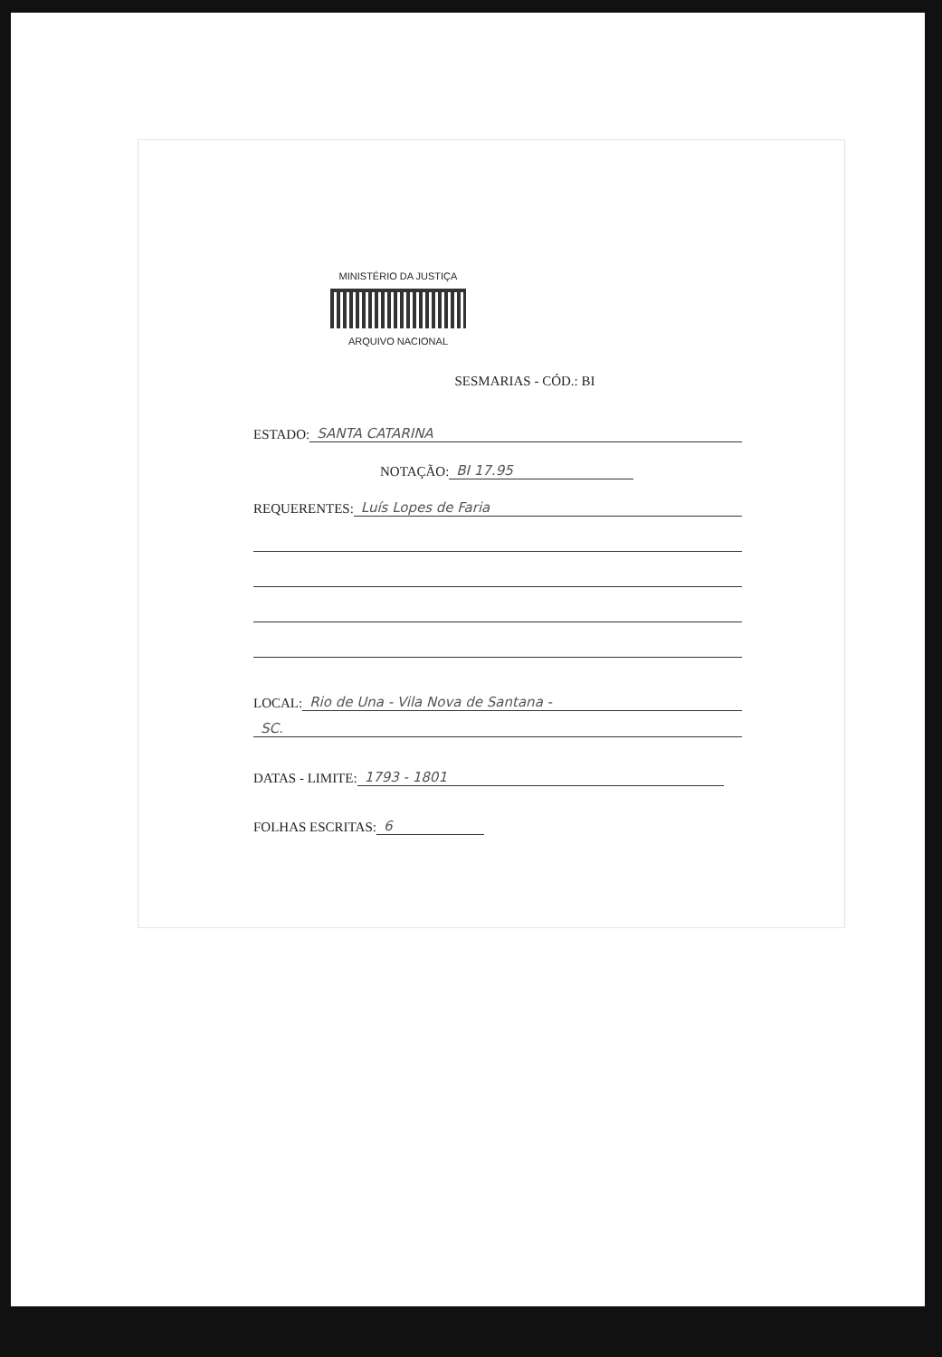MINISTÉRIO DA JUSTIÇA
ARQUIVO NACIONAL
SESMARIAS - CÓD.: BI
ESTADO: SANTA CATARINA
NOTAÇÃO: BI 17.95
REQUERENTES: Luís Lopes de Faria
LOCAL: Rio de Una - Vila Nova de Santana -
SC.
DATAS - LIMITE: 1793 - 1801
FOLHAS ESCRITAS: 6